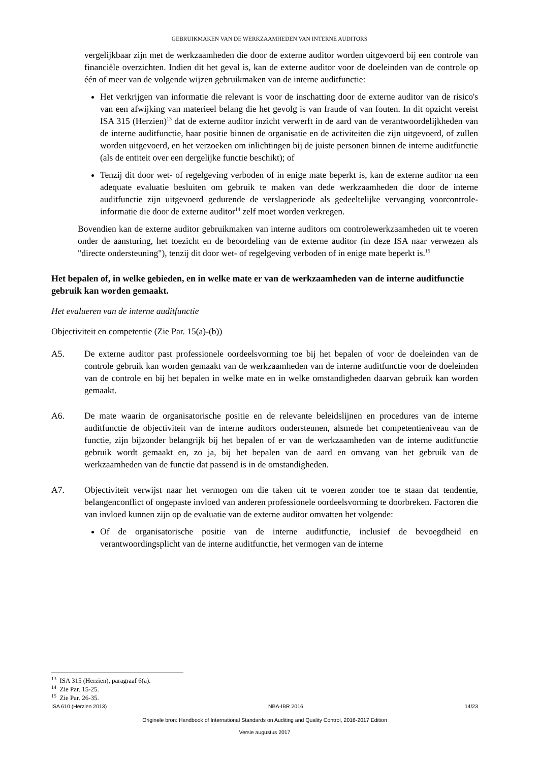GEBRUIKMAKEN VAN DE WERKZAAMHEDEN VAN INTERNE AUDITORS
vergelijkbaar zijn met de werkzaamheden die door de externe auditor worden uitgevoerd bij een controle van financiële overzichten. Indien dit het geval is, kan de externe auditor voor de doeleinden van de controle op één of meer van de volgende wijzen gebruikmaken van de interne auditfunctie:
Het verkrijgen van informatie die relevant is voor de inschatting door de externe auditor van de risico's van een afwijking van materieel belang die het gevolg is van fraude of van fouten. In dit opzicht vereist ISA 315 (Herzien)<sup>13</sup> dat de externe auditor inzicht verwerft in de aard van de verantwoordelijkheden van de interne auditfunctie, haar positie binnen de organisatie en de activiteiten die zijn uitgevoerd, of zullen worden uitgevoerd, en het verzoeken om inlichtingen bij de juiste personen binnen de interne auditfunctie (als de entiteit over een dergelijke functie beschikt); of
Tenzij dit door wet- of regelgeving verboden of in enige mate beperkt is, kan de externe auditor na een adequate evaluatie besluiten om gebruik te maken van dede werkzaamheden die door de interne auditfunctie zijn uitgevoerd gedurende de verslagperiode als gedeeltelijke vervanging voorcontrole-informatie die door de externe auditor<sup>14</sup> zelf moet worden verkregen.
Bovendien kan de externe auditor gebruikmaken van interne auditors om controlewerkzaamheden uit te voeren onder de aansturing, het toezicht en de beoordeling van de externe auditor (in deze ISA naar verwezen als "directe ondersteuning"), tenzij dit door wet- of regelgeving verboden of in enige mate beperkt is.<sup>15</sup>
Het bepalen of, in welke gebieden, en in welke mate er van de werkzaamheden van de interne auditfunctie gebruik kan worden gemaakt.
Het evalueren van de interne auditfunctie
Objectiviteit en competentie (Zie Par. 15(a)-(b))
A5. De externe auditor past professionele oordeelsvorming toe bij het bepalen of voor de doeleinden van de controle gebruik kan worden gemaakt van de werkzaamheden van de interne auditfunctie voor de doeleinden van de controle en bij het bepalen in welke mate en in welke omstandigheden daarvan gebruik kan worden gemaakt.
A6. De mate waarin de organisatorische positie en de relevante beleidslijnen en procedures van de interne auditfunctie de objectiviteit van de interne auditors ondersteunen, alsmede het competentieniveau van de functie, zijn bijzonder belangrijk bij het bepalen of er van de werkzaamheden van de interne auditfunctie gebruik wordt gemaakt en, zo ja, bij het bepalen van de aard en omvang van het gebruik van de werkzaamheden van de functie dat passend is in de omstandigheden.
A7. Objectiviteit verwijst naar het vermogen om die taken uit te voeren zonder toe te staan dat tendentie, belangenconflict of ongepaste invloed van anderen professionele oordeelsvorming te doorbreken. Factoren die van invloed kunnen zijn op de evaluatie van de externe auditor omvatten het volgende:
Of de organisatorische positie van de interne auditfunctie, inclusief de bevoegdheid en verantwoordingsplicht van de interne auditfunctie, het vermogen van de interne
<sup>13</sup> ISA 315 (Herzien), paragraaf 6(a).
<sup>14</sup> Zie Par. 15-25.
<sup>15</sup> Zie Par. 26-35.
ISA 610 (Herzien 2013) NBA-IBR 2016 14/23
Originele bron: Handbook of International Standards on Auditing and Quality Control, 2016-2017 Edition
Versie augustus 2017